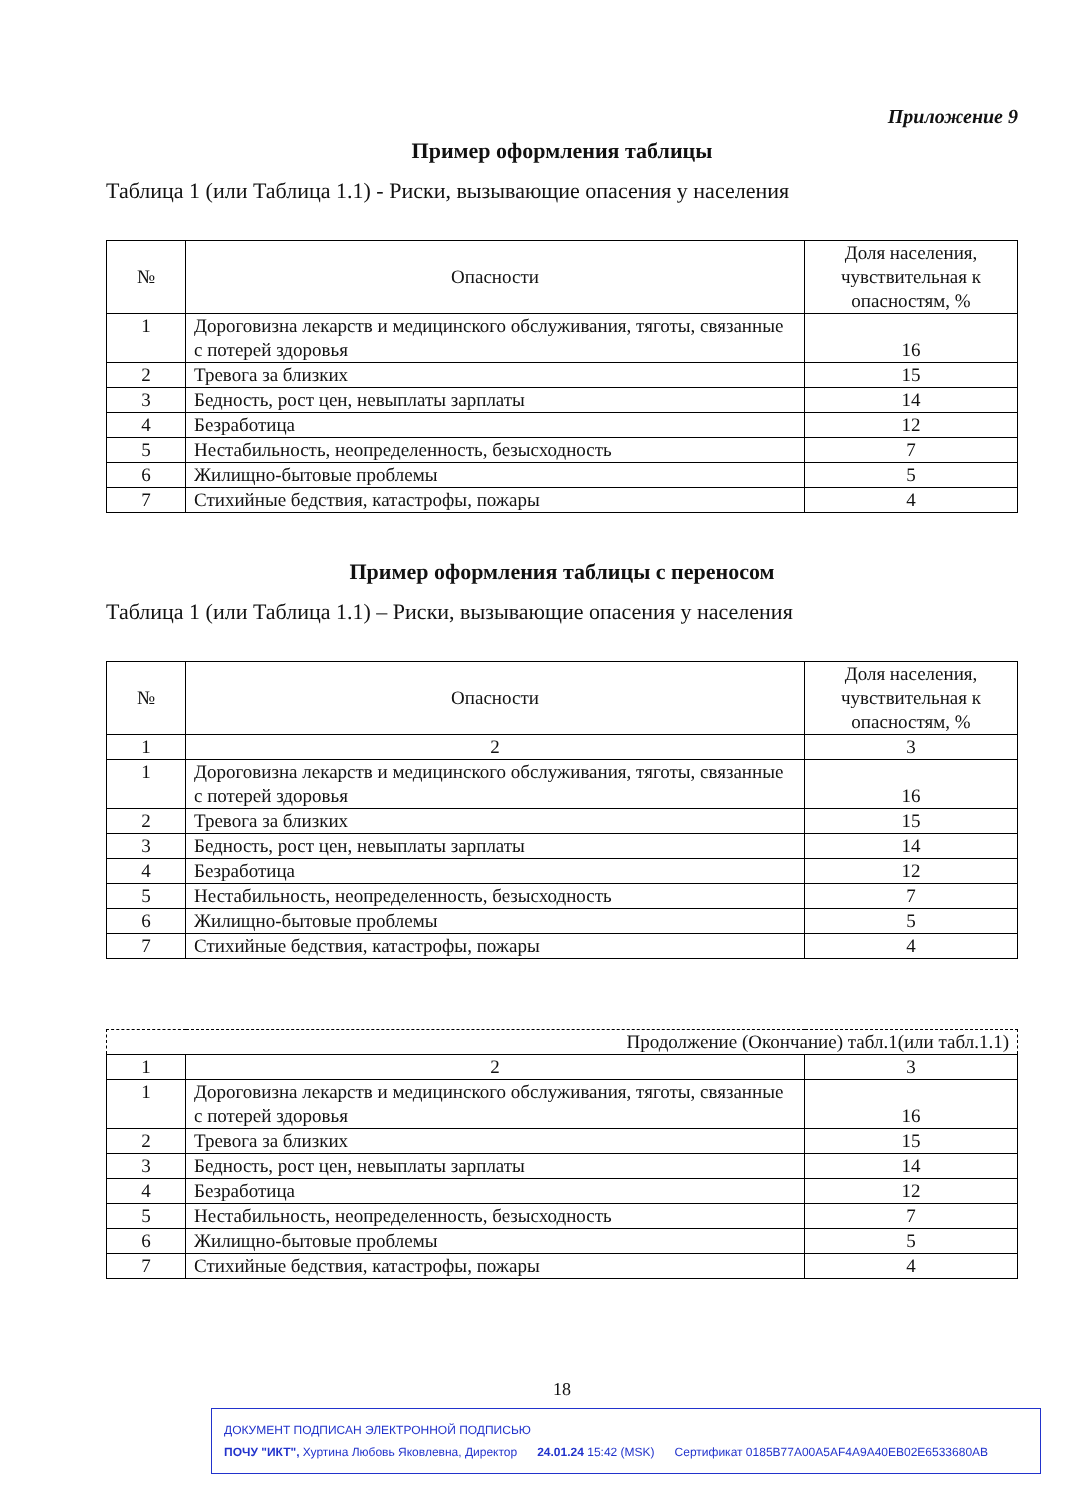Приложение 9
Пример оформления таблицы
Таблица 1 (или Таблица 1.1) - Риски, вызывающие опасения у населения
| № | Опасности | Доля населения, чувствительная к опасностям, % |
| --- | --- | --- |
| 1 | Дороговизна лекарств и медицинского обслуживания, тяготы, связанные с потерей здоровья | 16 |
| 2 | Тревога за близких | 15 |
| 3 | Бедность, рост цен, невыплаты зарплаты | 14 |
| 4 | Безработица | 12 |
| 5 | Нестабильность, неопределенность, безысходность | 7 |
| 6 | Жилищно-бытовые проблемы | 5 |
| 7 | Стихийные бедствия, катастрофы, пожары | 4 |
Пример оформления таблицы с переносом
Таблица 1 (или Таблица 1.1) – Риски, вызывающие опасения у населения
| № | Опасности | Доля населения, чувствительная к опасностям, % |
| --- | --- | --- |
| 1 | 2 | 3 |
| 1 | Дороговизна лекарств и медицинского обслуживания, тяготы, связанные с потерей здоровья | 16 |
| 2 | Тревога за близких | 15 |
| 3 | Бедность, рост цен, невыплаты зарплаты | 14 |
| 4 | Безработица | 12 |
| 5 | Нестабильность, неопределенность, безысходность | 7 |
| 6 | Жилищно-бытовые проблемы | 5 |
| 7 | Стихийные бедствия, катастрофы, пожары | 4 |
| Продолжение (Окончание) табл.1(или табл.1.1) | | |
| 1 | 2 | 3 |
| 1 | Дороговизна лекарств и медицинского обслуживания, тяготы, связанные с потерей здоровья | 16 |
| 2 | Тревога за близких | 15 |
| 3 | Бедность, рост цен, невыплаты зарплаты | 14 |
| 4 | Безработица | 12 |
| 5 | Нестабильность, неопределенность, безысходность | 7 |
| 6 | Жилищно-бытовые проблемы | 5 |
| 7 | Стихийные бедствия, катастрофы, пожары | 4 |
18
ДОКУМЕНТ ПОДПИСАН ЭЛЕКТРОННОЙ ПОДПИСЬЮ
ПОЧУ "ИКТ", Хуртина Любовь Яковлевна, Директор 24.01.24 15:42 (MSK) Сертификат 0185B77A00A5AF4A9A40EB02E6533680AB